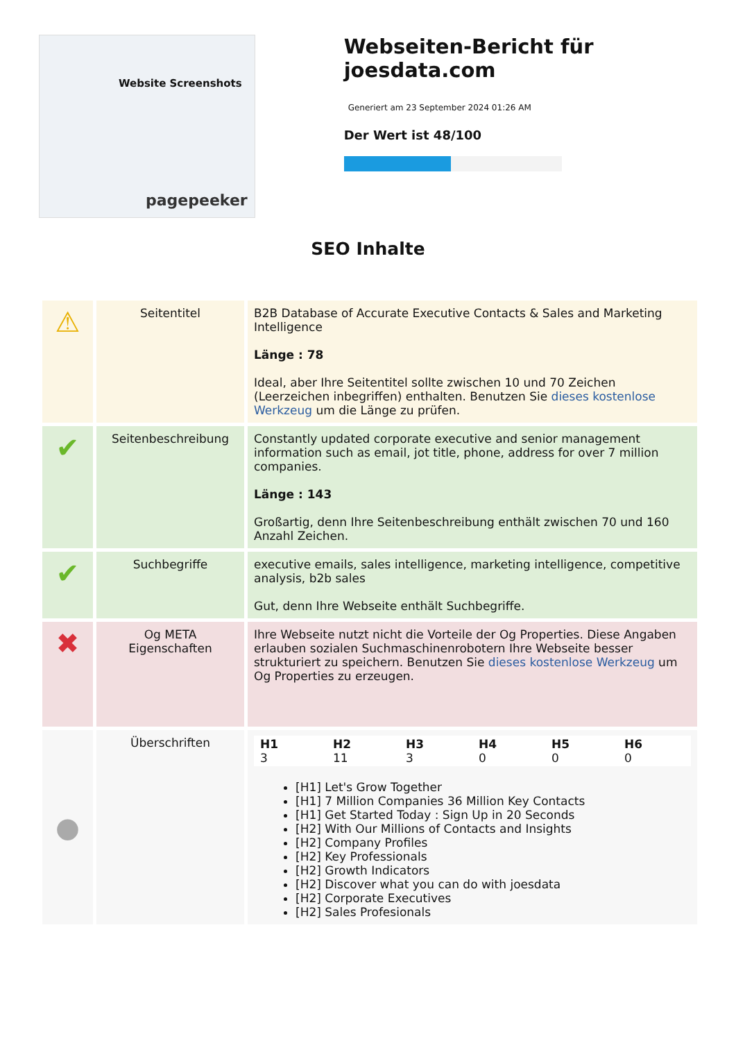Website Screenshots
pagepeeker
Webseiten-Bericht für joesdata.com
Generiert am 23 September 2024 01:26 AM
Der Wert ist 48/100
SEO Inhalte
| ⚠ | Seitentitel | B2B Database of Accurate Executive Contacts & Sales and Marketing Intelligence Länge : 78 Ideal, aber Ihre Seitentitel sollte zwischen 10 und 70 Zeichen (Leerzeichen inbegriffen) enthalten. Benutzen Sie dieses kostenlose Werkzeug um die Länge zu prüfen. |
| ✔ | Seitenbeschreibung | Constantly updated corporate executive and senior management information such as email, jot title, phone, address for over 7 million companies. Länge : 143 Großartig, denn Ihre Seitenbeschreibung enthält zwischen 70 und 160 Anzahl Zeichen. |
| ✔ | Suchbegriffe | executive emails, sales intelligence, marketing intelligence, competitive analysis, b2b sales Gut, denn Ihre Webseite enthält Suchbegriffe. |
| ✖ | Og META Eigenschaften | Ihre Webseite nutzt nicht die Vorteile der Og Properties. Diese Angaben erlauben sozialen Suchmaschinenrobotern Ihre Webseite besser strukturiert zu speichern. Benutzen Sie dieses kostenlose Werkzeug um Og Properties zu erzeugen. |
| ● | Überschriften | / H1 3 / H2 11 / H3 3 / H4 0 / H5 0 / H6 0 / [H1] Let's Grow Together [H1] 7 Million Companies 36 Million Key Contacts [H1] Get Started Today : Sign Up in 20 Seconds [H2] With Our Millions of Contacts and Insights [H2] Company Profiles [H2] Key Professionals [H2] Growth Indicators [H2] Discover what you can do with joesdata [H2] Corporate Executives [H2] Sales Profesionals |